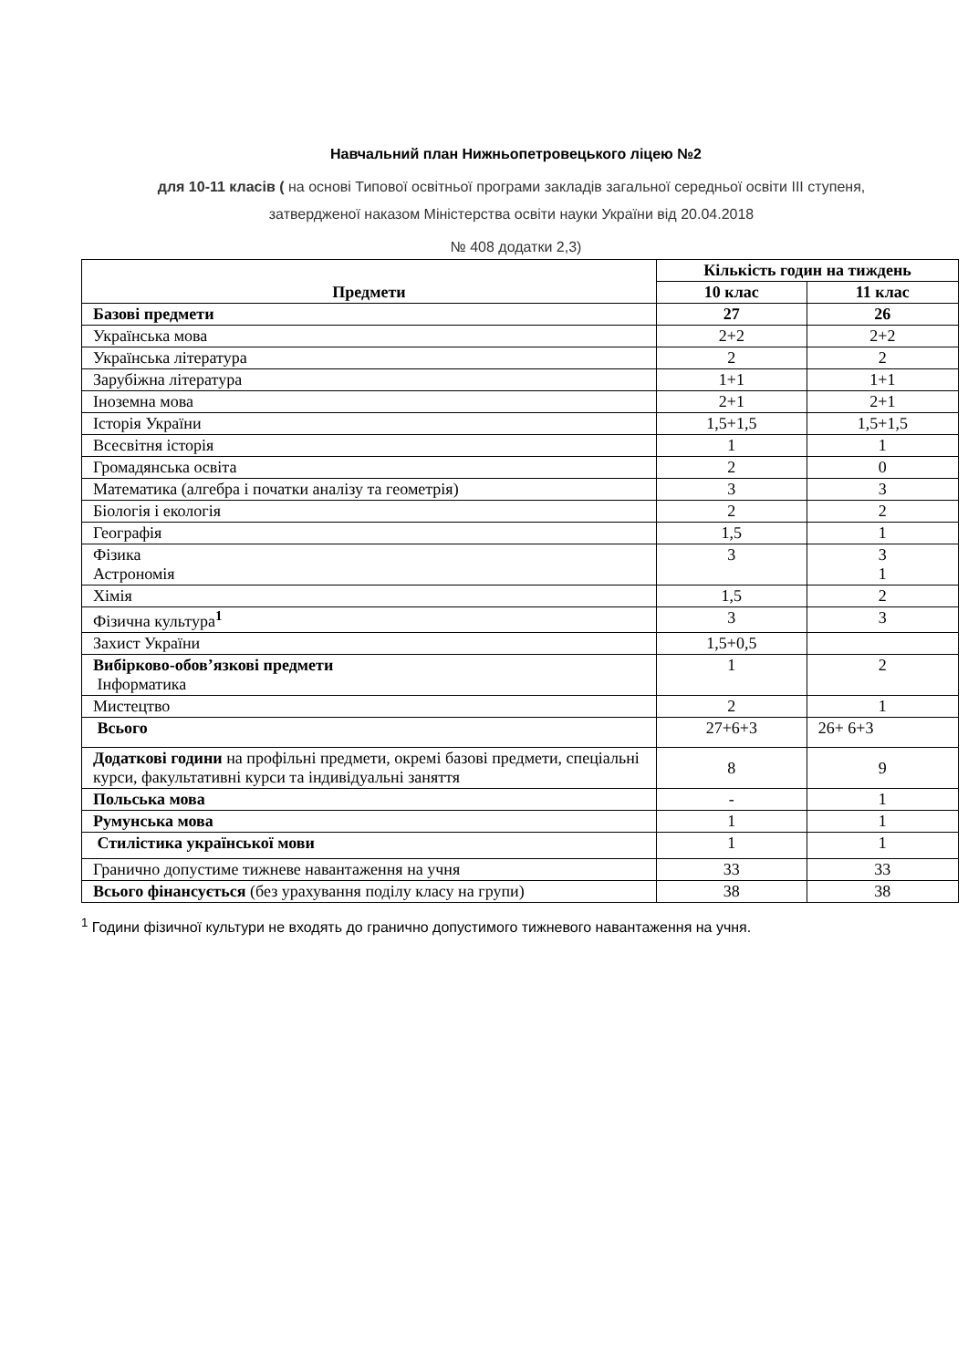Навчальний план Нижньопетровецького ліцею №2
для 10-11 класів ( на основі Типової освітньої програми закладів загальної середньої освіти ІІІ ступеня, затвердженої наказом Міністерства освіти науки України від 20.04.2018
№ 408 додатки 2,3)
| Предмети | Кількість годин на тиждень | |
| --- | --- | --- |
| | 10 клас | 11 клас |
| Базові предмети | 27 | 26 |
| Українська мова | 2+2 | 2+2 |
| Українська література | 2 | 2 |
| Зарубіжна література | 1+1 | 1+1 |
| Іноземна мова | 2+1 | 2+1 |
| Історія України | 1,5+1,5 | 1,5+1,5 |
| Всесвітня історія | 1 | 1 |
| Громадянська освіта | 2 | 0 |
| Математика (алгебра і початки аналізу та геометрія) | 3 | 3 |
| Біологія і екологія | 2 | 2 |
| Географія | 1,5 | 1 |
| Фізика Астрономія | 3 | 3 1 |
| Хімія | 1,5 | 2 |
| Фізична культура<sup>1</sup> | 3 | 3 |
| Захист України | 1,5+0,5 | |
| Вибірково-обов’язкові предмети Інформатика | 1 | 2 |
| Мистецтво | 2 | 1 |
| Всього | 27+6+3 | 26+ 6+3 |
| Додаткові години на профільні предмети, окремі базові предмети, спеціальні курси, факультативні курси та індивідуальні заняття | 8 | 9 |
| Польська мова | - | 1 |
| Румунська мова | 1 | 1 |
| Стилістика української мови | 1 | 1 |
| Гранично допустиме тижневе навантаження на учня | 33 | 33 |
| Всього фінансується (без урахування поділу класу на групи) | 38 | 38 |
<sup>1</sup> Години фізичної культури не входять до гранично допустимого тижневого навантаження на учня.